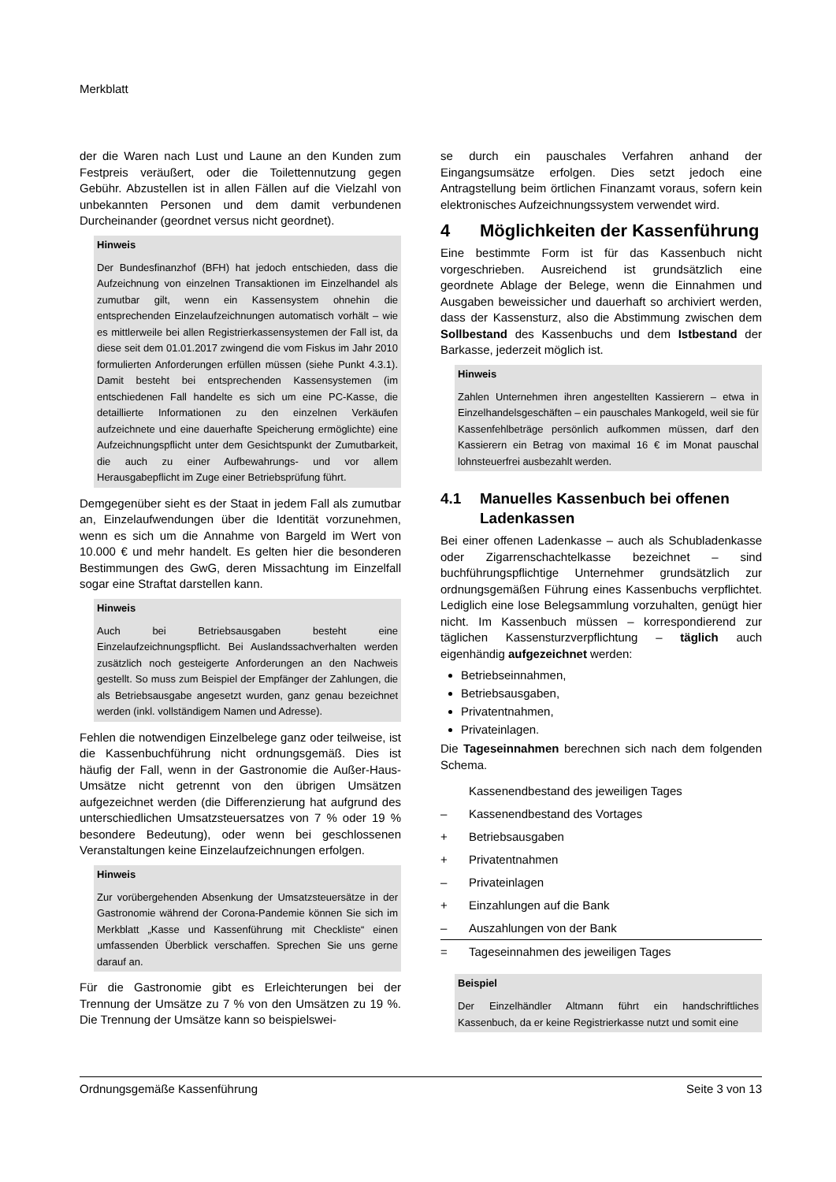Merkblatt
der die Waren nach Lust und Laune an den Kunden zum Festpreis veräußert, oder die Toilettennutzung gegen Gebühr. Abzustellen ist in allen Fällen auf die Vielzahl von unbekannten Personen und dem damit verbundenen Durcheinander (geordnet versus nicht geordnet).
Hinweis
Der Bundesfinanzhof (BFH) hat jedoch entschieden, dass die Aufzeichnung von einzelnen Transaktionen im Einzelhandel als zumutbar gilt, wenn ein Kassensystem ohnehin die entsprechenden Einzelaufzeichnungen automatisch vorhält – wie es mittlerweile bei allen Registrierkassensystemen der Fall ist, da diese seit dem 01.01.2017 zwingend die vom Fiskus im Jahr 2010 formulierten Anforderungen erfüllen müssen (siehe Punkt 4.3.1). Damit besteht bei entsprechenden Kassensystemen (im entschiedenen Fall handelte es sich um eine PC-Kasse, die detaillierte Informationen zu den einzelnen Verkäufen aufzeichnete und eine dauerhafte Speicherung ermöglichte) eine Aufzeichnungspflicht unter dem Gesichtspunkt der Zumutbarkeit, die auch zu einer Aufbewahrungs- und vor allem Herausgabepflicht im Zuge einer Betriebsprüfung führt.
Demgegenüber sieht es der Staat in jedem Fall als zumutbar an, Einzelaufwendungen über die Identität vorzunehmen, wenn es sich um die Annahme von Bargeld im Wert von 10.000 € und mehr handelt. Es gelten hier die besonderen Bestimmungen des GwG, deren Missachtung im Einzelfall sogar eine Straftat darstellen kann.
Hinweis
Auch bei Betriebsausgaben besteht eine Einzelaufzeichnungspflicht. Bei Auslandssachverhalten werden zusätzlich noch gesteigerte Anforderungen an den Nachweis gestellt. So muss zum Beispiel der Empfänger der Zahlungen, die als Betriebsausgabe angesetzt wurden, ganz genau bezeichnet werden (inkl. vollständigem Namen und Adresse).
Fehlen die notwendigen Einzelbelege ganz oder teilweise, ist die Kassenbuchführung nicht ordnungsgemäß. Dies ist häufig der Fall, wenn in der Gastronomie die Außer-Haus-Umsätze nicht getrennt von den übrigen Umsätzen aufgezeichnet werden (die Differenzierung hat aufgrund des unterschiedlichen Umsatzsteuersatzes von 7 % oder 19 % besondere Bedeutung), oder wenn bei geschlossenen Veranstaltungen keine Einzelaufzeichnungen erfolgen.
Hinweis
Zur vorübergehenden Absenkung der Umsatzsteuersätze in der Gastronomie während der Corona-Pandemie können Sie sich im Merkblatt „Kasse und Kassenführung mit Checkliste“ einen umfassenden Überblick verschaffen. Sprechen Sie uns gerne darauf an.
Für die Gastronomie gibt es Erleichterungen bei der Trennung der Umsätze zu 7 % von den Umsätzen zu 19 %. Die Trennung der Umsätze kann so beispielswei-
se durch ein pauschales Verfahren anhand der Eingangsumsätze erfolgen. Dies setzt jedoch eine Antragstellung beim örtlichen Finanzamt voraus, sofern kein elektronisches Aufzeichnungssystem verwendet wird.
4 Möglichkeiten der Kassenführung
Eine bestimmte Form ist für das Kassenbuch nicht vorgeschrieben. Ausreichend ist grundsätzlich eine geordnete Ablage der Belege, wenn die Einnahmen und Ausgaben beweissicher und dauerhaft so archiviert werden, dass der Kassensturz, also die Abstimmung zwischen dem Sollbestand des Kassenbuchs und dem Istbestand der Barkasse, jederzeit möglich ist.
Hinweis
Zahlen Unternehmen ihren angestellten Kassierern – etwa in Einzelhandelsgeschäften – ein pauschales Mankogeld, weil sie für Kassenfehlbeträge persönlich aufkommen müssen, darf den Kassierern ein Betrag von maximal 16 € im Monat pauschal lohnsteuerfrei ausbezahlt werden.
4.1 Manuelles Kassenbuch bei offenen Ladenkassen
Bei einer offenen Ladenkasse – auch als Schubladenkasse oder Zigarrenschachtelkasse bezeichnet – sind buchführungspflichtige Unternehmer grundsätzlich zur ordnungsgemäßen Führung eines Kassenbuchs verpflichtet. Lediglich eine lose Belegsammlung vorzuhalten, genügt hier nicht. Im Kassenbuch müssen – korrespondierend zur täglichen Kassensturzverpflichtung – täglich auch eigenhändig aufgezeichnet werden:
Betriebseinnahmen,
Betriebsausgaben,
Privatentnahmen,
Privateinlagen.
Die Tageseinnahmen berechnen sich nach dem folgenden Schema.
| | Kassenendbestand des jeweiligen Tages |
| – | Kassenendbestand des Vortages |
| + | Betriebsausgaben |
| + | Privatentnahmen |
| – | Privateinlagen |
| + | Einzahlungen auf die Bank |
| – | Auszahlungen von der Bank |
| = | Tageseinnahmen des jeweiligen Tages |
Beispiel
Der Einzelhändler Altmann führt ein handschriftliches Kassenbuch, da er keine Registrierkasse nutzt und somit eine
Ordnungsgemäße Kassenführung Seite 3 von 13